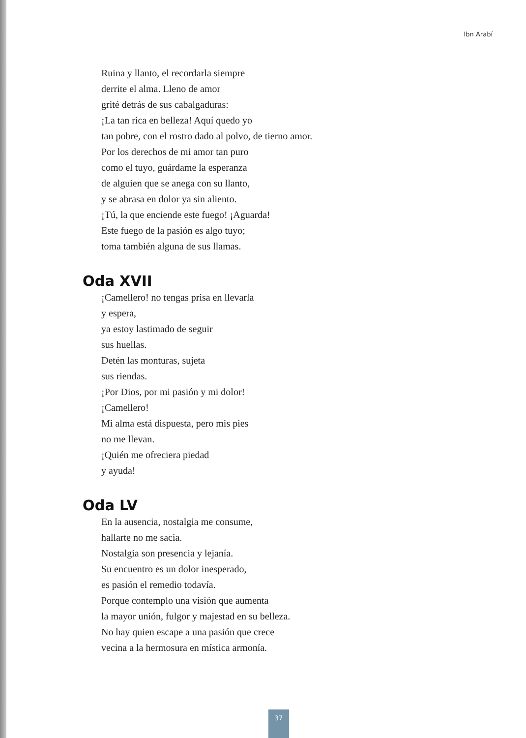Ibn Arabí
Ruina y llanto, el recordarla siempre
derrite el alma. Lleno de amor
grité detrás de sus cabalgaduras:
¡La tan rica en belleza! Aquí quedo yo
tan pobre, con el rostro dado al polvo, de tierno amor.
Por los derechos de mi amor tan puro
como el tuyo, guárdame la esperanza
de alguien que se anega con su llanto,
y se abrasa en dolor ya sin aliento.
¡Tú, la que enciende este fuego! ¡Aguarda!
Este fuego de la pasión es algo tuyo;
toma también alguna de sus llamas.
Oda XVII
¡Camellero! no tengas prisa en llevarla
y espera,
ya estoy lastimado de seguir
sus huellas.
Detén las monturas, sujeta
sus riendas.
¡Por Dios, por mi pasión y mi dolor!
¡Camellero!
Mi alma está dispuesta, pero mis pies
no me llevan.
¡Quién me ofreciera piedad
y ayuda!
Oda LV
En la ausencia, nostalgia me consume,
hallarte no me sacia.
Nostalgia son presencia y lejanía.
Su encuentro es un dolor inesperado,
es pasión el remedio todavía.
Porque contemplo una visión que aumenta
la mayor unión, fulgor y majestad en su belleza.
No hay quien escape a una pasión que crece
vecina a la hermosura en mística armonía.
37